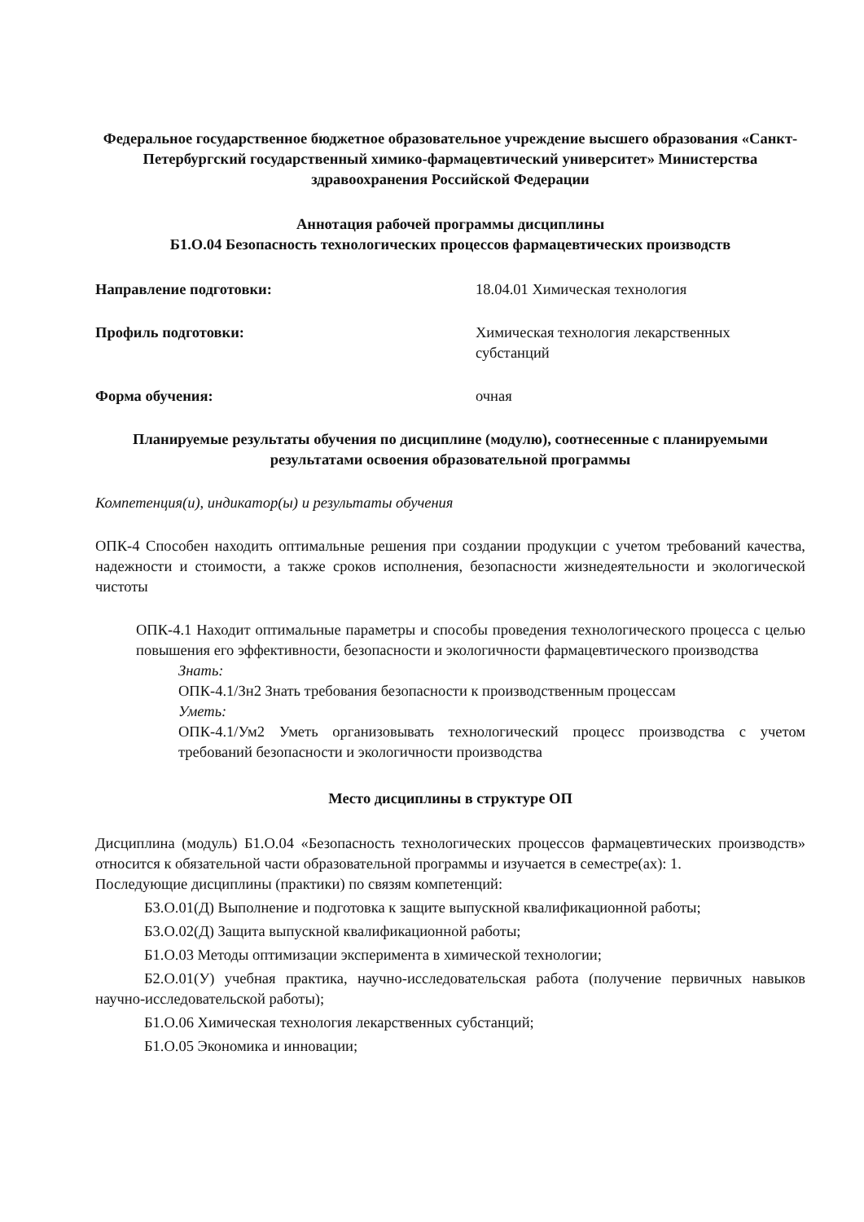Федеральное государственное бюджетное образовательное учреждение высшего образования «Санкт-Петербургский государственный химико-фармацевтический университет» Министерства здравоохранения Российской Федерации
Аннотация рабочей программы дисциплины
Б1.О.04 Безопасность технологических процессов фармацевтических производств
Направление подготовки: 18.04.01 Химическая технология
Профиль подготовки: Химическая технология лекарственных
субстанций
Форма обучения: очная
Планируемые результаты обучения по дисциплине (модулю), соотнесенные с планируемыми результатами освоения образовательной программы
Компетенция(и), индикатор(ы) и результаты обучения
ОПК-4 Способен находить оптимальные решения при создании продукции с учетом требований качества, надежности и стоимости, а также сроков исполнения, безопасности жизнедеятельности и экологической чистоты
ОПК-4.1 Находит оптимальные параметры и способы проведения технологического процесса с целью повышения его эффективности, безопасности и экологичности фармацевтического производства
Знать:
ОПК-4.1/Зн2 Знать требования безопасности к производственным процессам
Уметь:
ОПК-4.1/Ум2 Уметь организовывать технологический процесс производства с учетом требований безопасности и экологичности производства
Место дисциплины в структуре ОП
Дисциплина (модуль) Б1.О.04 «Безопасность технологических процессов фармацевтических производств» относится к обязательной части образовательной программы и изучается в семестре(ах): 1.
Последующие дисциплины (практики) по связям компетенций:
Б3.О.01(Д) Выполнение и подготовка к защите выпускной квалификационной работы;
Б3.О.02(Д) Защита выпускной квалификационной работы;
Б1.О.03 Методы оптимизации эксперимента в химической технологии;
Б2.О.01(У) учебная практика, научно-исследовательская работа (получение первичных навыков научно-исследовательской работы);
Б1.О.06 Химическая технология лекарственных субстанций;
Б1.О.05 Экономика и инновации;